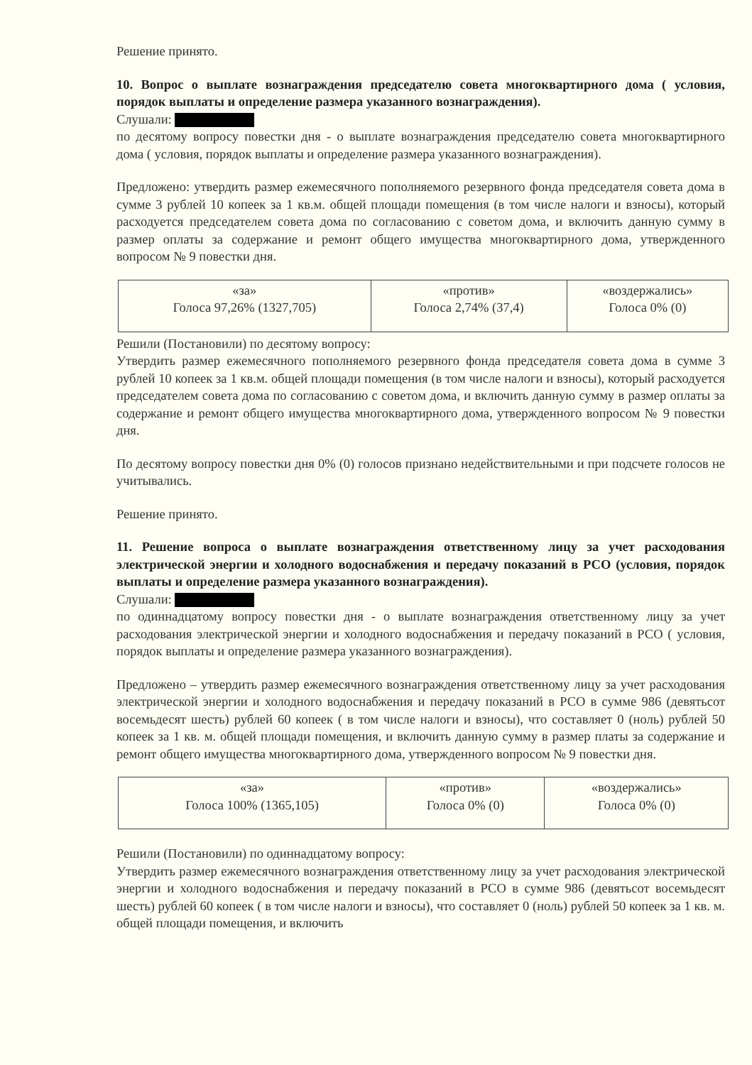Решение принято.
10. Вопрос о выплате вознаграждения председателю совета многоквартирного дома ( условия, порядок выплаты и определение размера указанного вознаграждения).
Слушали:
по десятому вопросу повестки дня - о выплате вознаграждения председателю совета многоквартирного дома ( условия, порядок выплаты и определение размера указанного вознаграждения).
Предложено: утвердить размер ежемесячного пополняемого резервного фонда председателя совета дома в сумме 3 рублей 10 копеек за 1 кв.м. общей площади помещения (в том числе налоги и взносы), который расходуется председателем совета дома по согласованию с советом дома, и включить данную сумму в размер оплаты за содержание и ремонт общего имущества многоквартирного дома, утвержденного вопросом № 9 повестки дня.
| «за» Голоса 97,26% (1327,705) | «против» Голоса 2,74% (37,4) | «воздержались» Голоса 0% (0) |
Решили (Постановили) по десятому вопросу:
Утвердить размер ежемесячного пополняемого резервного фонда председателя совета дома в сумме 3 рублей 10 копеек за 1 кв.м. общей площади помещения (в том числе налоги и взносы), который расходуется председателем совета дома по согласованию с советом дома, и включить данную сумму в размер оплаты за содержание и ремонт общего имущества многоквартирного дома, утвержденного вопросом № 9 повестки дня.
По десятому вопросу повестки дня 0% (0) голосов признано недействительными и при подсчете голосов не учитывались.
Решение принято.
11. Решение вопроса о выплате вознаграждения ответственному лицу за учет расходования электрической энергии и холодного водоснабжения и передачу показаний в РСО (условия, порядок выплаты и определение размера указанного вознаграждения).
Слушали:
по одиннадцатому вопросу повестки дня - о выплате вознаграждения ответственному лицу за учет расходования электрической энергии и холодного водоснабжения и передачу показаний в РСО ( условия, порядок выплаты и определение размера указанного вознаграждения).
Предложено – утвердить размер ежемесячного вознаграждения ответственному лицу за учет расходования электрической энергии и холодного водоснабжения и передачу показаний в РСО в сумме 986 (девятьсот восемьдесят шесть) рублей 60 копеек ( в том числе налоги и взносы), что составляет 0 (ноль) рублей 50 копеек за 1 кв. м. общей площади помещения, и включить данную сумму в размер платы за содержание и ремонт общего имущества многоквартирного дома, утвержденного вопросом № 9 повестки дня.
| «за» Голоса 100% (1365,105) | «против» Голоса 0% (0) | «воздержались» Голоса 0% (0) |
Решили (Постановили) по одиннадцатому вопросу:
Утвердить размер ежемесячного вознаграждения ответственному лицу за учет расходования электрической энергии и холодного водоснабжения и передачу показаний в РСО в сумме 986 (девятьсот восемьдесят шесть) рублей 60 копеек ( в том числе налоги и взносы), что составляет 0 (ноль) рублей 50 копеек за 1 кв. м. общей площади помещения, и включить